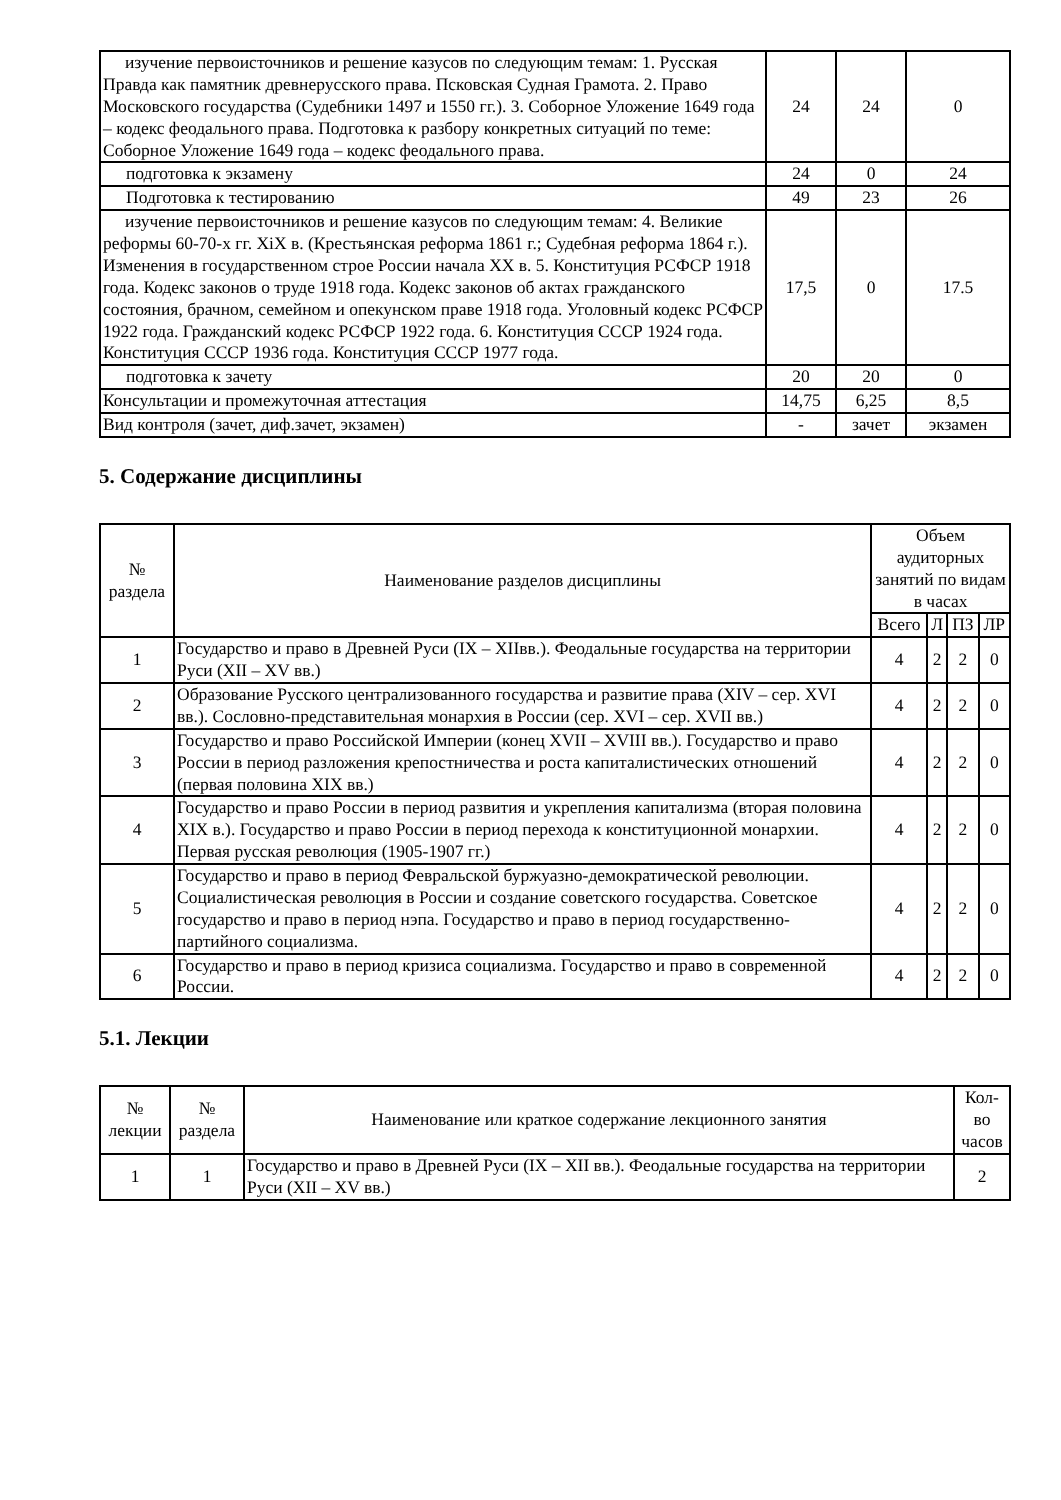| изучение первоисточников и решение казусов по следующим темам: 1. Русская Правда как памятник древнерусского права. Псковская Судная Грамота. 2. Право Московского государства (Судебники 1497 и 1550 гг.). 3. Соборное Уложение 1649 года – кодекс феодального права. Подготовка к разбору конкретных ситуаций по теме: Соборное Уложение 1649 года – кодекс феодального права. | 24 | 24 | 0 |
| подготовка к экзамену | 24 | 0 | 24 |
| Подготовка к тестированию | 49 | 23 | 26 |
| изучение первоисточников и решение казусов по следующим темам: 4. Великие реформы 60-70-х гг. XiX в. (Крестьянская реформа 1861 г.; Судебная реформа 1864 г.). Изменения в государственном строе России начала XX в. 5. Конституция РСФСР 1918 года. Кодекс законов о труде 1918 года. Кодекс законов об актах гражданского состояния, брачном, семейном и опекунском праве 1918 года. Уголовный кодекс РСФСР 1922 года. Гражданский кодекс РСФСР 1922 года. 6. Конституция СССР 1924 года. Конституция СССР 1936 года. Конституция СССР 1977 года. | 17,5 | 0 | 17.5 |
| подготовка к зачету | 20 | 20 | 0 |
| Консультации и промежуточная аттестация | 14,75 | 6,25 | 8,5 |
| Вид контроля (зачет, диф.зачет, экзамен) | - | зачет | экзамен |
5. Содержание дисциплины
| № раздела | Наименование разделов дисциплины | Объем аудиторных занятий по видам в часах | | | |
| --- | --- | --- | --- | --- | --- |
| | | Всего | Л | ПЗ | ЛР |
| 1 | Государство и право в Древней Руси (IX – XIIвв.). Феодальные государства на территории Руси (XII – XV вв.) | 4 | 2 | 2 | 0 |
| 2 | Образование Русского централизованного государства и развитие права (XIV – сер. XVI вв.). Сословно-представительная монархия в России (сер. XVI – сер. XVII вв.) | 4 | 2 | 2 | 0 |
| 3 | Государство и право Российской Империи (конец XVII – XVIII вв.). Государство и право России в период разложения крепостничества и роста капиталистических отношений (первая половина XIX вв.) | 4 | 2 | 2 | 0 |
| 4 | Государство и право России в период развития и укрепления капитализма (вторая половина XIX в.). Государство и право России в период перехода к конституционной монархии. Первая русская революция (1905-1907 гг.) | 4 | 2 | 2 | 0 |
| 5 | Государство и право в период Февральской буржуазно-демократической революции. Социалистическая революция в России и создание советского государства. Советское государство и право в период нэпа. Государство и право в период государственно-партийного социализма. | 4 | 2 | 2 | 0 |
| 6 | Государство и право в период кризиса социализма. Государство и право в современной России. | 4 | 2 | 2 | 0 |
5.1. Лекции
| № лекции | № раздела | Наименование или краткое содержание лекционного занятия | Кол-во часов |
| --- | --- | --- | --- |
| 1 | 1 | Государство и право в Древней Руси (IX – XII вв.). Феодальные государства на территории Руси (XII – XV вв.) | 2 |